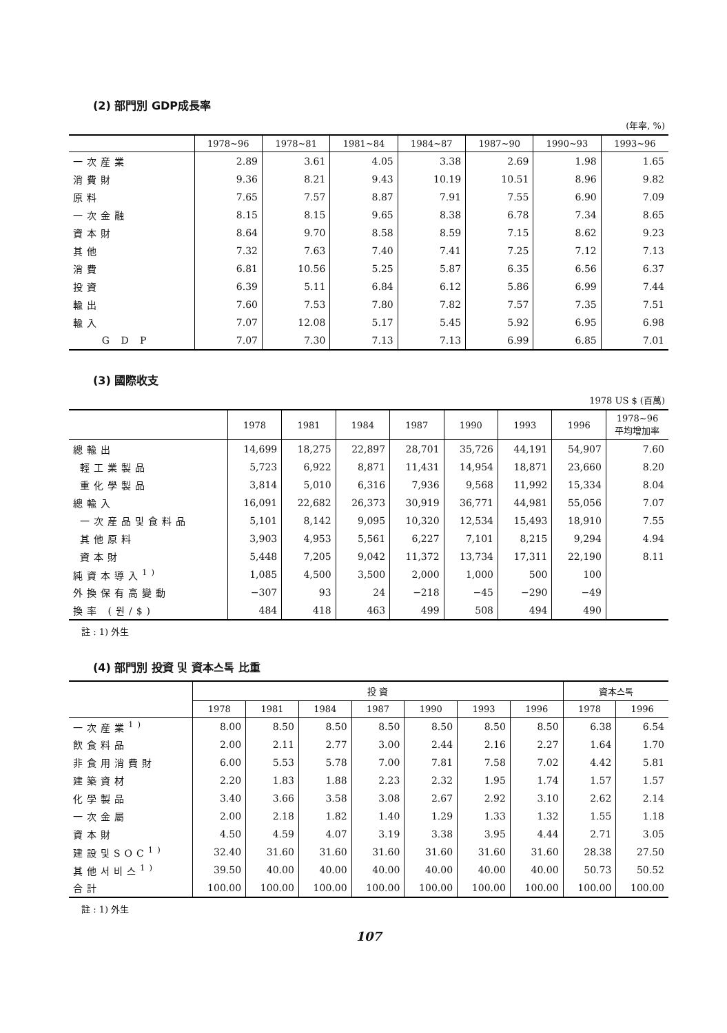(2) 部門別 GDP成長率
(年率, %)
| | 1978~96 | 1978~81 | 1981~84 | 1984~87 | 1987~90 | 1990~93 | 1993~96 |
| --- | --- | --- | --- | --- | --- | --- | --- |
| 一次産業 | 2.89 | 3.61 | 4.05 | 3.38 | 2.69 | 1.98 | 1.65 |
| 消費財 | 9.36 | 8.21 | 9.43 | 10.19 | 10.51 | 8.96 | 9.82 |
| 原料 | 7.65 | 7.57 | 8.87 | 7.91 | 7.55 | 6.90 | 7.09 |
| 一次金融 | 8.15 | 8.15 | 9.65 | 8.38 | 6.78 | 7.34 | 8.65 |
| 資本財 | 8.64 | 9.70 | 8.58 | 8.59 | 7.15 | 8.62 | 9.23 |
| 其他 | 7.32 | 7.63 | 7.40 | 7.41 | 7.25 | 7.12 | 7.13 |
| 消費 | 6.81 | 10.56 | 5.25 | 5.87 | 6.35 | 6.56 | 6.37 |
| 投資 | 6.39 | 5.11 | 6.84 | 6.12 | 5.86 | 6.99 | 7.44 |
| 輸出 | 7.60 | 7.53 | 7.80 | 7.82 | 7.57 | 7.35 | 7.51 |
| 輸入 | 7.07 | 12.08 | 5.17 | 5.45 | 5.92 | 6.95 | 6.98 |
| G D P | 7.07 | 7.30 | 7.13 | 7.13 | 6.99 | 6.85 | 7.01 |
(3) 國際收支
1978 US $ (百萬)
| | 1978 | 1981 | 1984 | 1987 | 1990 | 1993 | 1996 | 1978~96 平均增加率 |
| --- | --- | --- | --- | --- | --- | --- | --- | --- |
| 總輸出 | 14,699 | 18,275 | 22,897 | 28,701 | 35,726 | 44,191 | 54,907 | 7.60 |
| 輕工業製品 | 5,723 | 6,922 | 8,871 | 11,431 | 14,954 | 18,871 | 23,660 | 8.20 |
| 重化學製品 | 3,814 | 5,010 | 6,316 | 7,936 | 9,568 | 11,992 | 15,334 | 8.04 |
| 總輸入 | 16,091 | 22,682 | 26,373 | 30,919 | 36,771 | 44,981 | 55,056 | 7.07 |
| 一次産品및食料品 | 5,101 | 8,142 | 9,095 | 10,320 | 12,534 | 15,493 | 18,910 | 7.55 |
| 其他原料 | 3,903 | 4,953 | 5,561 | 6,227 | 7,101 | 8,215 | 9,294 | 4.94 |
| 資本財 | 5,448 | 7,205 | 9,042 | 11,372 | 13,734 | 17,311 | 22,190 | 8.11 |
| 純資本導入<sup>1)</sup> | 1,085 | 4,500 | 3,500 | 2,000 | 1,000 | 500 | 100 | |
| 外換保有高變動 | −307 | 93 | 24 | −218 | −45 | −290 | −49 | |
| 換率 (원/$) | 484 | 418 | 463 | 499 | 508 | 494 | 490 | |
註 : 1) 外生
(4) 部門別 投資 및 資本스톡 比重
| | 投 資 | | | | | | | 資本스톡 | |
| --- | --- | --- | --- | --- | --- | --- | --- | --- | --- |
| | 1978 | 1981 | 1984 | 1987 | 1990 | 1993 | 1996 | 1978 | 1996 |
| 一次産業<sup>1)</sup> | 8.00 | 8.50 | 8.50 | 8.50 | 8.50 | 8.50 | 8.50 | 6.38 | 6.54 |
| 飮食料品 | 2.00 | 2.11 | 2.77 | 3.00 | 2.44 | 2.16 | 2.27 | 1.64 | 1.70 |
| 非食用消費財 | 6.00 | 5.53 | 5.78 | 7.00 | 7.81 | 7.58 | 7.02 | 4.42 | 5.81 |
| 建築資材 | 2.20 | 1.83 | 1.88 | 2.23 | 2.32 | 1.95 | 1.74 | 1.57 | 1.57 |
| 化學製品 | 3.40 | 3.66 | 3.58 | 3.08 | 2.67 | 2.92 | 3.10 | 2.62 | 2.14 |
| 一次金屬 | 2.00 | 2.18 | 1.82 | 1.40 | 1.29 | 1.33 | 1.32 | 1.55 | 1.18 |
| 資本財 | 4.50 | 4.59 | 4.07 | 3.19 | 3.38 | 3.95 | 4.44 | 2.71 | 3.05 |
| 建設및SOC<sup>1)</sup> | 32.40 | 31.60 | 31.60 | 31.60 | 31.60 | 31.60 | 31.60 | 28.38 | 27.50 |
| 其他서비스<sup>1)</sup> | 39.50 | 40.00 | 40.00 | 40.00 | 40.00 | 40.00 | 40.00 | 50.73 | 50.52 |
| 合計 | 100.00 | 100.00 | 100.00 | 100.00 | 100.00 | 100.00 | 100.00 | 100.00 | 100.00 |
註 : 1) 外生
107